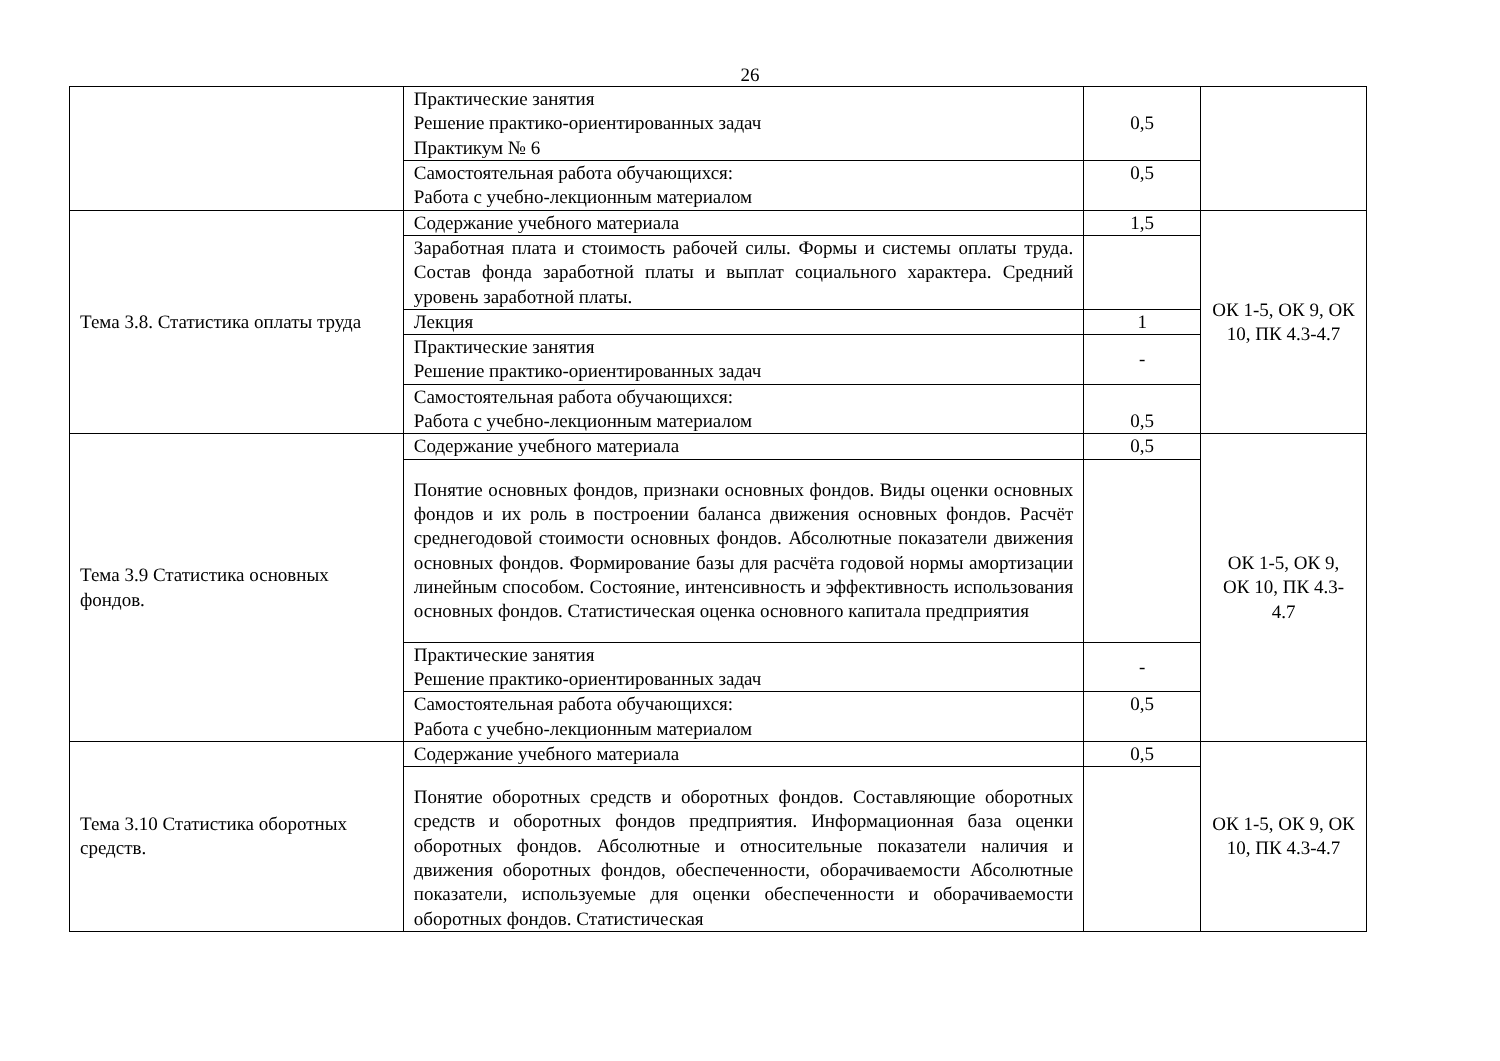26
| | Практические занятия Решение практико-ориентированных задач Практикум № 6 | 0,5 | |
| | Самостоятельная работа обучающихся: Работа с учебно-лекционным материалом | 0,5 | |
| Тема 3.8. Статистика оплаты труда | Содержание учебного материала | 1,5 | ОК 1-5, ОК 9, ОК 10, ПК 4.3-4.7 |
| | Заработная плата и стоимость рабочей силы. Формы и системы оплаты труда. Состав фонда заработной платы и выплат социального характера. Средний уровень заработной платы. | | |
| | Лекция | 1 | |
| | Практические занятия Решение практико-ориентированных задач | - | |
| | Самостоятельная работа обучающихся: Работа с учебно-лекционным материалом | 0,5 | |
| Тема 3.9 Статистика основных фондов. | Содержание учебного материала | 0,5 | ОК 1-5, ОК 9, ОК 10, ПК 4.3- 4.7 |
| | Понятие основных фондов, признаки основных фондов. Виды оценки основных фондов и их роль в построении баланса движения основных фондов. Расчёт среднегодовой стоимости основных фондов. Абсолютные показатели движения основных фондов. Формирование базы для расчёта годовой нормы амортизации линейным способом. Состояние, интенсивность и эффективность использования основных фондов. Статистическая оценка основного капитала предприятия | | |
| | Практические занятия Решение практико-ориентированных задач | - | |
| | Самостоятельная работа обучающихся: Работа с учебно-лекционным материалом | 0,5 | |
| Тема 3.10 Статистика оборотных средств. | Содержание учебного материала | 0,5 | ОК 1-5, ОК 9, ОК 10, ПК 4.3-4.7 |
| | Понятие оборотных средств и оборотных фондов. Составляющие оборотных средств и оборотных фондов предприятия. Информационная база оценки оборотных фондов. Абсолютные и относительные показатели наличия и движения оборотных фондов, обеспеченности, оборачиваемости Абсолютные показатели, используемые для оценки обеспеченности и оборачиваемости оборотных фондов. Статистическая | | |